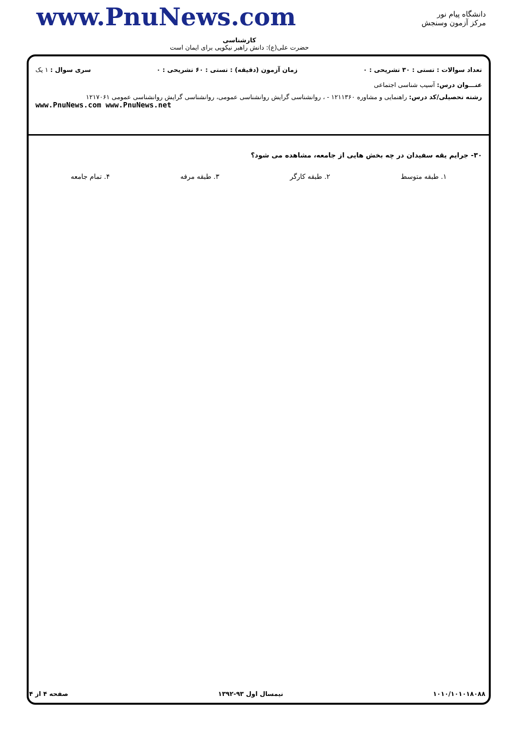www.PnuNews.com
دانشگاه پیام نور
مرکز آزمون وسنجش
کارشناسی
حضرت علی(ع): دانش راهبر نیکویی برای ایمان است
تعداد سوالات : تستی : ۳۰ تشریحی : ۰ زمان آزمون (دقیقه) : تستی : ۶۰ تشریحی : ۰ سری سوال : ۱ یک
عنـــوان درس: آسیب شناسی اجتماعی
رشته تحصیلی/کد درس: راهنمایی و مشاوره ۱۲۱۱۳۶۰ - ، روانشناسی گرایش روانشناسی عمومی، روانشناسی گرایش روانشناسی عمومی ۱۲۱۷۰۶۱
www.PnuNews.com www.PnuNews.net
۳۰- جرایم یقه سفیدان در چه بخش هایی از جامعه، مشاهده می شود؟
۱. طبقه متوسط ۲. طبقه کارگر ۳. طبقه مرفه ۴. تمام جامعه
۱۰۱۰/۱۰۱۰۱۸۰۸۸ نیمسال اول ۹۳-۱۳۹۲ صفحه ۴ از ۴